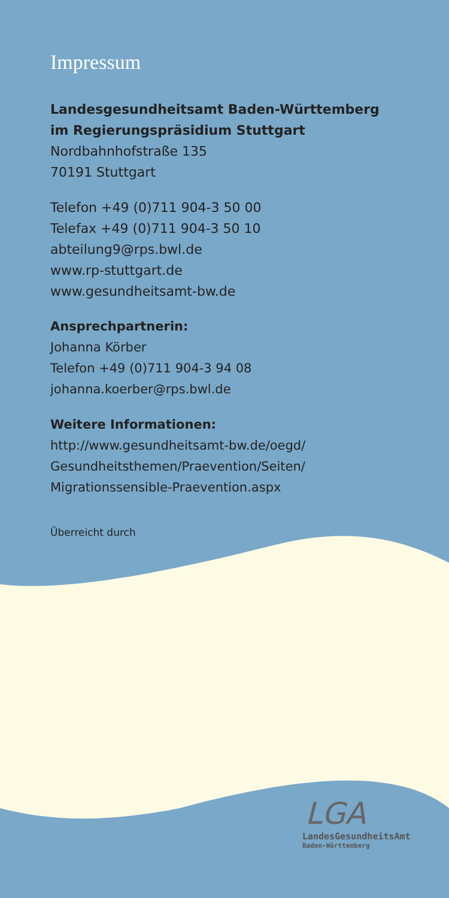Impressum
Landesgesundheitsamt Baden-Württemberg
im Regierungspräsidium Stuttgart
Nordbahnhofstraße 135
70191 Stuttgart
Telefon +49 (0)711 904-3 50 00
Telefax +49 (0)711 904-3 50 10
abteilung9@rps.bwl.de
www.rp-stuttgart.de
www.gesundheitsamt-bw.de
Ansprechpartnerin:
Johanna Körber
Telefon +49 (0)711 904-3 94 08
johanna.koerber@rps.bwl.de
Weitere Informationen:
http://www.gesundheitsamt-bw.de/oegd/
Gesundheitsthemen/Praevention/Seiten/
Migrationssensible-Praevention.aspx
Überreicht durch
LGA
LandesGesundheitsAmt
Baden-Württemberg